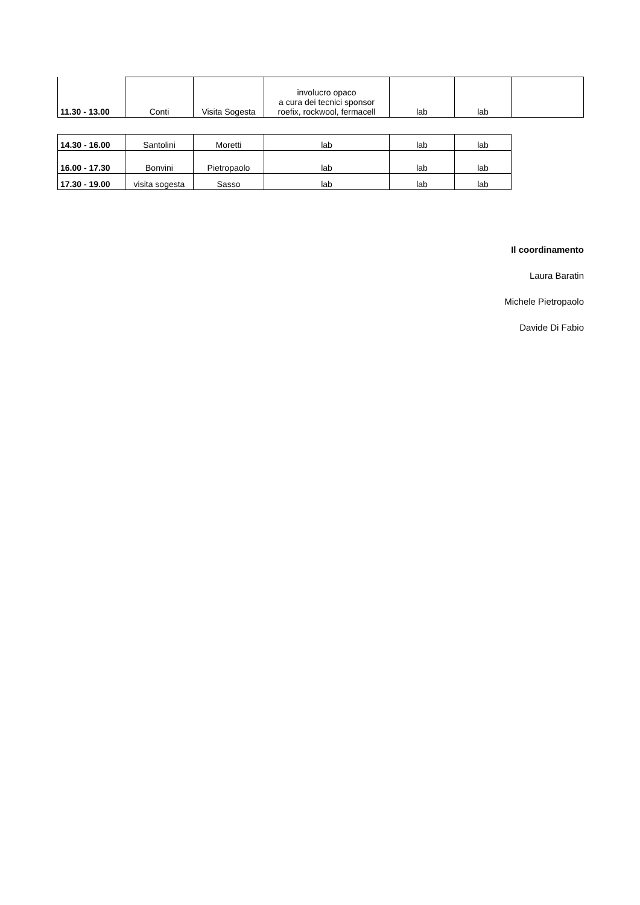| 11.30 - 13.00 | Conti | Visita Sogesta | involucro opaco a cura dei tecnici sponsor roefix, rockwool, fermacell | lab | lab | |
| 14.30 - 16.00 | Santolini | Moretti | lab | lab | lab |
| 16.00 - 17.30 | Bonvini | Pietropaolo | lab | lab | lab |
| 17.30 - 19.00 | visita sogesta | Sasso | lab | lab | lab |
Il coordinamento
Laura Baratin
Michele Pietropaolo
Davide Di Fabio